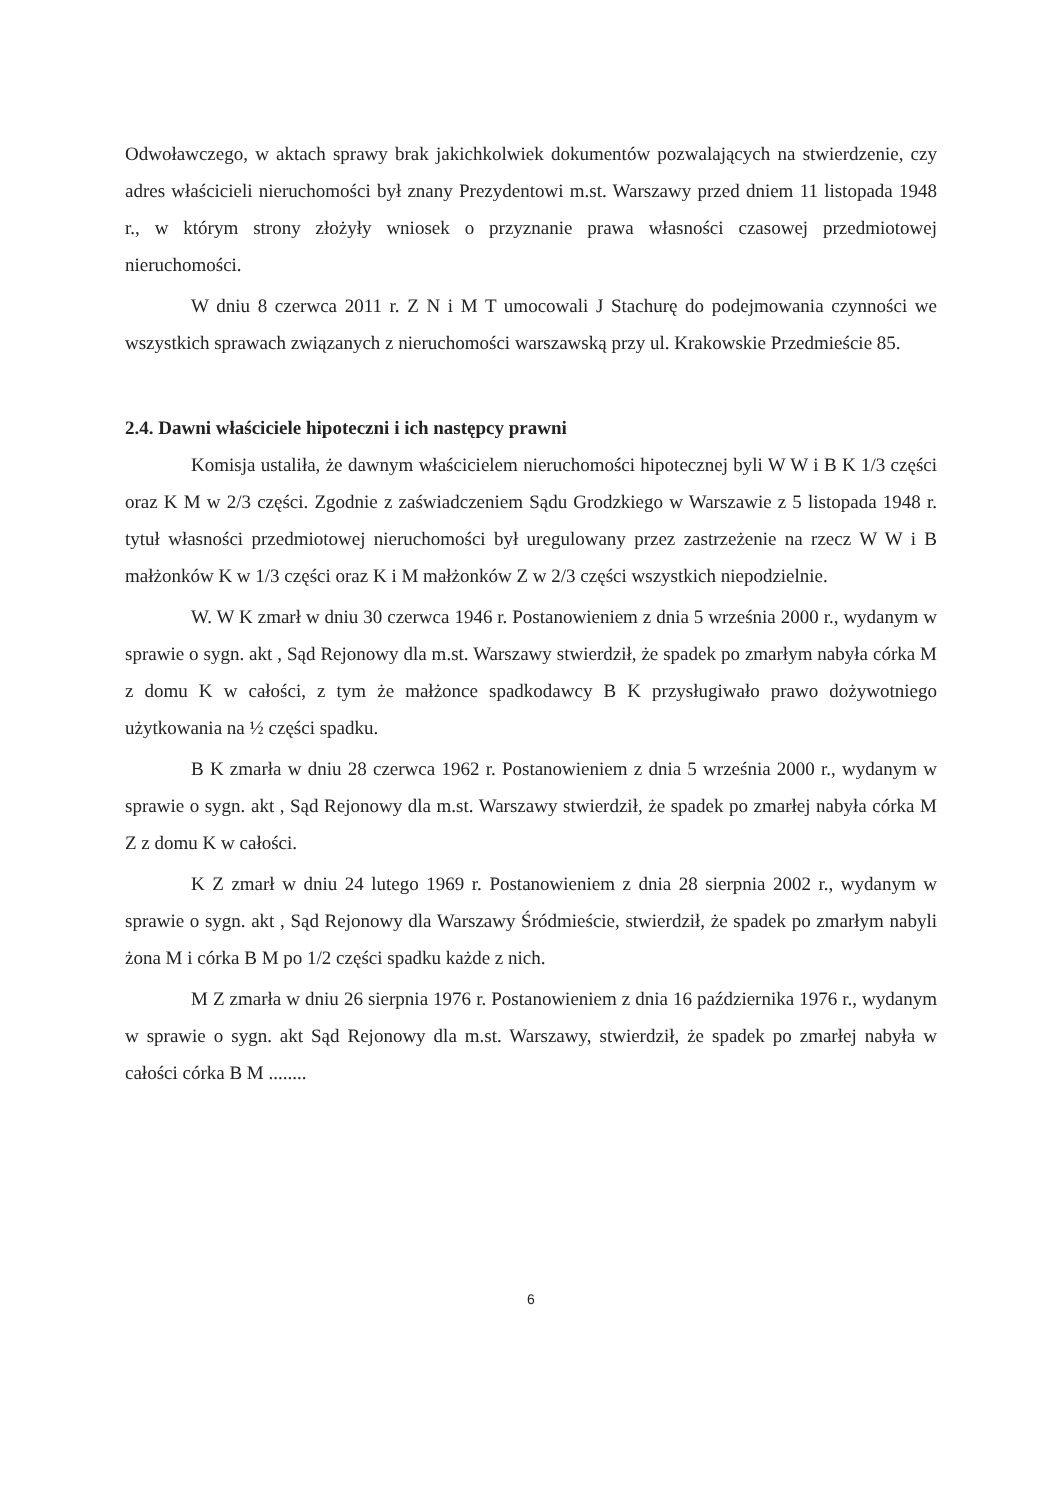Odwoławczego, w aktach sprawy brak jakichkolwiek dokumentów pozwalających na stwierdzenie, czy adres właścicieli nieruchomości był znany Prezydentowi m.st. Warszawy przed dniem 11 listopada 1948 r., w którym strony złożyły wniosek o przyznanie prawa własności czasowej przedmiotowej nieruchomości.
W dniu 8 czerwca 2011 r. Z N i M T umocowali J Stachurę do podejmowania czynności we wszystkich sprawach związanych z nieruchomości warszawską przy ul. Krakowskie Przedmieście 85.
2.4. Dawni właściciele hipoteczni i ich następcy prawni
Komisja ustaliła, że dawnym właścicielem nieruchomości hipotecznej byli W W i B K 1/3 części oraz K M w 2/3 części. Zgodnie z zaświadczeniem Sądu Grodzkiego w Warszawie z 5 listopada 1948 r. tytuł własności przedmiotowej nieruchomości był uregulowany przez zastrzeżenie na rzecz W W i B małżonków K w 1/3 części oraz K i M małżonków Z w 2/3 części wszystkich niepodzielnie.
W. W K zmarł w dniu 30 czerwca 1946 r. Postanowieniem z dnia 5 września 2000 r., wydanym w sprawie o sygn. akt , Sąd Rejonowy dla m.st. Warszawy stwierdził, że spadek po zmarłym nabyła córka M z domu K w całości, z tym że małżonce spadkodawcy B K przysługiwało prawo dożywotniego użytkowania na ½ części spadku.
B K zmarła w dniu 28 czerwca 1962 r. Postanowieniem z dnia 5 września 2000 r., wydanym w sprawie o sygn. akt , Sąd Rejonowy dla m.st. Warszawy stwierdził, że spadek po zmarłej nabyła córka M Z z domu K w całości.
K Z zmarł w dniu 24 lutego 1969 r. Postanowieniem z dnia 28 sierpnia 2002 r., wydanym w sprawie o sygn. akt , Sąd Rejonowy dla Warszawy Śródmieście, stwierdził, że spadek po zmarłym nabyli żona M i córka B M po 1/2 części spadku każde z nich.
M Z zmarła w dniu 26 sierpnia 1976 r. Postanowieniem z dnia 16 października 1976 r., wydanym w sprawie o sygn. akt Sąd Rejonowy dla m.st. Warszawy, stwierdził, że spadek po zmarłej nabyła w całości córka B M ........
6